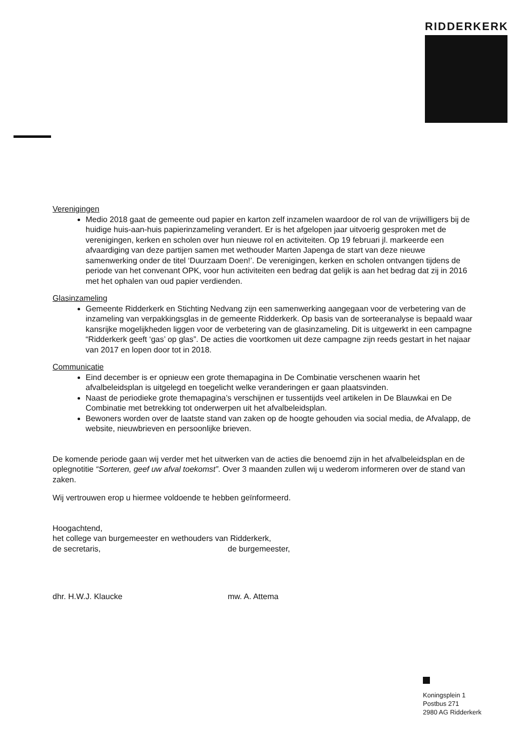RIDDERKERK
Verenigingen
Medio 2018 gaat de gemeente oud papier en karton zelf inzamelen waardoor de rol van de vrijwilligers bij de huidige huis-aan-huis papierinzameling verandert. Er is het afgelopen jaar uitvoerig gesproken met de verenigingen, kerken en scholen over hun nieuwe rol en activiteiten. Op 19 februari jl. markeerde een afvaardiging van deze partijen samen met wethouder Marten Japenga de start van deze nieuwe samenwerking onder de titel ‘Duurzaam Doen!’. De verenigingen, kerken en scholen ontvangen tijdens de periode van het convenant OPK, voor hun activiteiten een bedrag dat gelijk is aan het bedrag dat zij in 2016 met het ophalen van oud papier verdienden.
Glasinzameling
Gemeente Ridderkerk en Stichting Nedvang zijn een samenwerking aangegaan voor de verbetering van de inzameling van verpakkingsglas in de gemeente Ridderkerk. Op basis van de sorteeranalyse is bepaald waar kansrijke mogelijkheden liggen voor de verbetering van de glasinzameling. Dit is uitgewerkt in een campagne “Ridderkerk geeft ‘gas’ op glas”. De acties die voortkomen uit deze campagne zijn reeds gestart in het najaar van 2017 en lopen door tot in 2018.
Communicatie
Eind december is er opnieuw een grote themapagina in De Combinatie verschenen waarin het afvalbeleidsplan is uitgelegd en toegelicht welke veranderingen er gaan plaatsvinden.
Naast de periodieke grote themapagina’s verschijnen er tussentijds veel artikelen in De Blauwkai en De Combinatie met betrekking tot onderwerpen uit het afvalbeleidsplan.
Bewoners worden over de laatste stand van zaken op de hoogte gehouden via social media, de Afvalapp, de website, nieuwbrieven en persoonlijke brieven.
De komende periode gaan wij verder met het uitwerken van de acties die benoemd zijn in het afvalbeleidsplan en de oplegnotitie “Sorteren, geef uw afval toekomst”. Over 3 maanden zullen wij u wederom informeren over de stand van zaken.
Wij vertrouwen erop u hiermee voldoende te hebben geïnformeerd.
Hoogachtend,
het college van burgemeester en wethouders van Ridderkerk,
de secretaris, de burgemeester,
dhr. H.W.J. Klaucke mw. A. Attema
Koningsplein 1
Postbus 271
2980 AG Ridderkerk